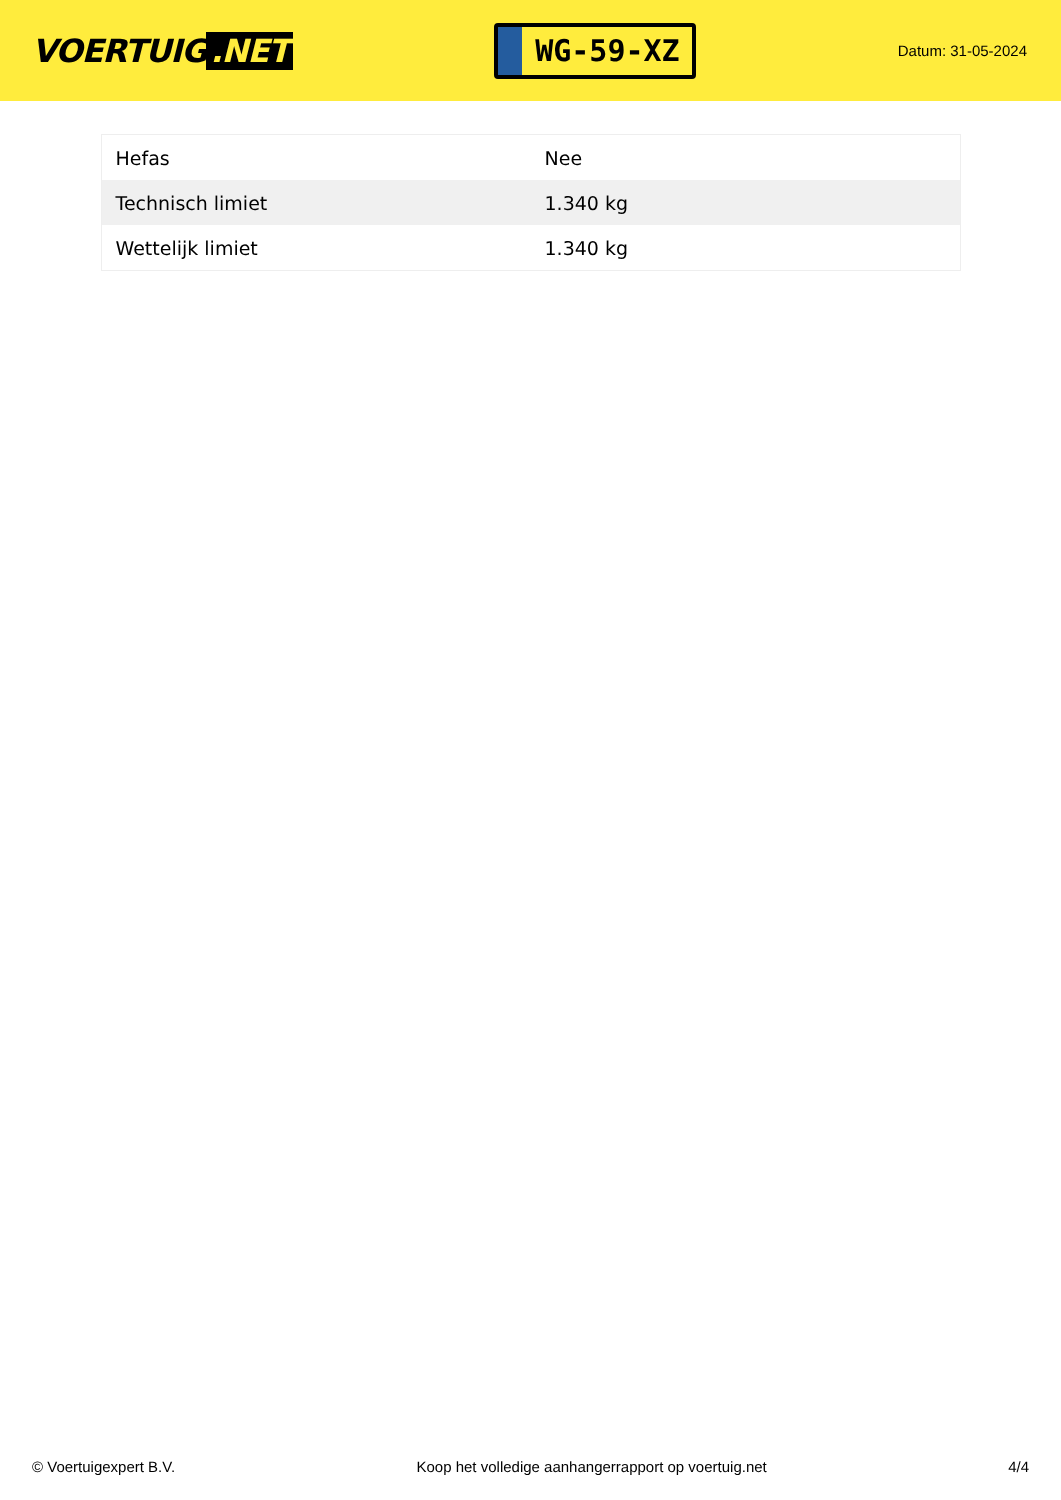VOERTUIG.NET
WG-59-XZ
Datum: 31-05-2024
| Hefas | Nee |
| Technisch limiet | 1.340 kg |
| Wettelijk limiet | 1.340 kg |
© Voertuigexpert B.V. Koop het volledige aanhangerrapport op voertuig.net 4/4